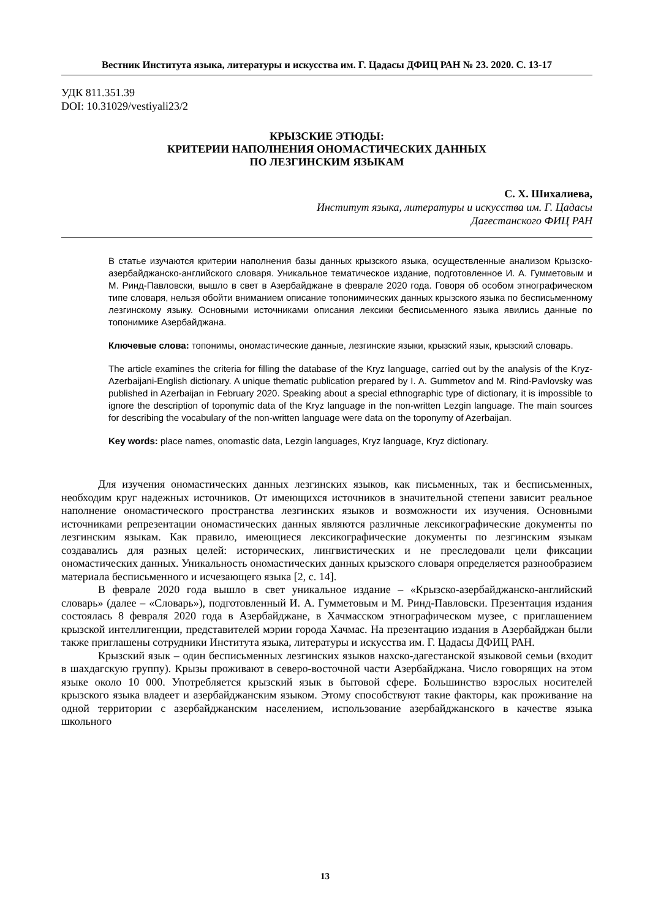Вестник Института языка, литературы и искусства им. Г. Цадасы ДФИЦ РАН № 23. 2020. С. 13-17
УДК 811.351.39
DOI: 10.31029/vestiyali23/2
КРЫЗСКИЕ ЭТЮДЫ:
КРИТЕРИИ НАПОЛНЕНИЯ ОНОМАСТИЧЕСКИХ ДАННЫХ
ПО ЛЕЗГИНСКИМ ЯЗЫКАМ
С. Х. Шихалиева,
Институт языка, литературы и искусства им. Г. Цадасы
Дагестанского ФИЦ РАН
В статье изучаются критерии наполнения базы данных крызского языка, осуществленные анализом Крызско-азербайджанско-английского словаря. Уникальное тематическое издание, подготовленное И. А. Гумметовым и М. Ринд-Павловски, вышло в свет в Азербайджане в феврале 2020 года. Говоря об особом этнографическом типе словаря, нельзя обойти вниманием описание топонимических данных крызского языка по бесписьменному лезгинскому языку. Основными источниками описания лексики бесписьменного языка явились данные по топонимике Азербайджана.
Ключевые слова: топонимы, ономастические данные, лезгинские языки, крызский язык, крызский словарь.
The article examines the criteria for filling the database of the Kryz language, carried out by the analysis of the Kryz-Azerbaijani-English dictionary. A unique thematic publication prepared by I. A. Gummetov and M. Rind-Pavlovsky was published in Azerbaijan in February 2020. Speaking about a special ethnographic type of dictionary, it is impossible to ignore the description of toponymic data of the Kryz language in the non-written Lezgin language. The main sources for describing the vocabulary of the non-written language were data on the toponymy of Azerbaijan.
Key words: place names, onomastic data, Lezgin languages, Kryz language, Kryz dictionary.
Для изучения ономастических данных лезгинских языков, как письменных, так и бесписьменных, необходим круг надежных источников. От имеющихся источников в значительной степени зависит реальное наполнение ономастического пространства лезгинских языков и возможности их изучения. Основными источниками репрезентации ономастических данных являются различные лексикографические документы по лезгинским языкам. Как правило, имеющиеся лексикографические документы по лезгинским языкам создавались для разных целей: исторических, лингвистических и не преследовали цели фиксации ономастических данных. Уникальность ономастических данных крызского словаря определяется разнообразием материала бесписьменного и исчезающего языка [2, с. 14].
В феврале 2020 года вышло в свет уникальное издание – «Крызско-азербайджанско-английский словарь» (далее – «Словарь»), подготовленный И. А. Гумметовым и М. Ринд-Павловски. Презентация издания состоялась 8 февраля 2020 года в Азербайджане, в Хачмасском этнографическом музее, с приглашением крызской интеллигенции, представителей мэрии города Хачмас. На презентацию издания в Азербайджан были также приглашены сотрудники Института языка, литературы и искусства им. Г. Цадасы ДФИЦ РАН.
Крызский язык – один бесписьменных лезгинских языков нахско-дагестанской языковой семьи (входит в шахдагскую группу). Крызы проживают в северо-восточной части Азербайджана. Число говорящих на этом языке около 10 000. Употребляется крызский язык в бытовой сфере. Большинство взрослых носителей крызского языка владеет и азербайджанским языком. Этому способствуют такие факторы, как проживание на одной территории с азербайджанским населением, использование азербайджанского в качестве языка школьного
13